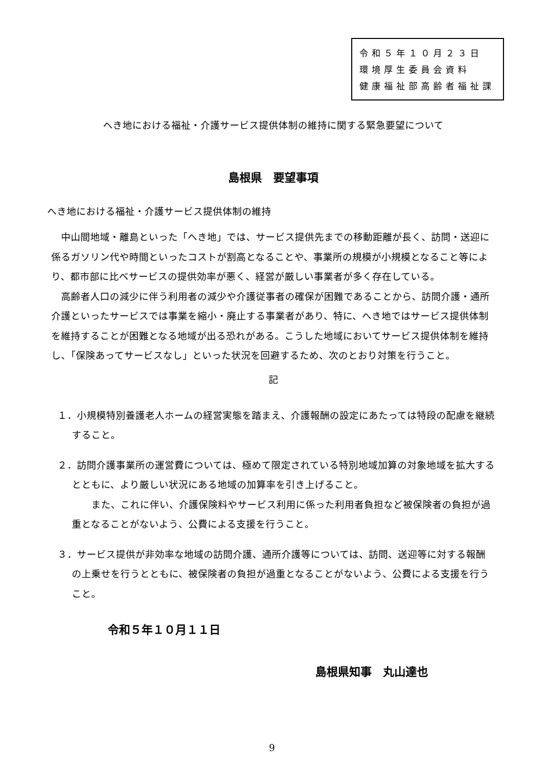令和５年１０月２３日
環境厚生委員会資料
健康福祉部高齢者福祉課
へき地における福祉・介護サービス提供体制の維持に関する緊急要望について
島根県　要望事項
へき地における福祉・介護サービス提供体制の維持
中山間地域・離島といった「へき地」では、サービス提供先までの移動距離が長く、訪問・送迎に係るガソリン代や時間といったコストが割高となることや、事業所の規模が小規模となること等により、都市部に比べサービスの提供効率が悪く、経営が厳しい事業者が多く存在している。
高齢者人口の減少に伴う利用者の減少や介護従事者の確保が困難であることから、訪問介護・通所介護といったサービスでは事業を縮小・廃止する事業者があり、特に、へき地ではサービス提供体制を維持することが困難となる地域が出る恐れがある。こうした地域においてサービス提供体制を維持し、「保険あってサービスなし」といった状況を回避するため、次のとおり対策を行うこと。
記
１．小規模特別養護老人ホームの経営実態を踏まえ、介護報酬の設定にあたっては特段の配慮を継続すること。
２．訪問介護事業所の運営費については、極めて限定されている特別地域加算の対象地域を拡大するとともに、より厳しい状況にある地域の加算率を引き上げること。
　　また、これに伴い、介護保険料やサービス利用に係った利用者負担など被保険者の負担が過重となることがないよう、公費による支援を行うこと。
３．サービス提供が非効率な地域の訪問介護、通所介護等については、訪問、送迎等に対する報酬の上乗せを行うとともに、被保険者の負担が過重となることがないよう、公費による支援を行うこと。
令和５年１０月１１日
島根県知事　丸山達也
9